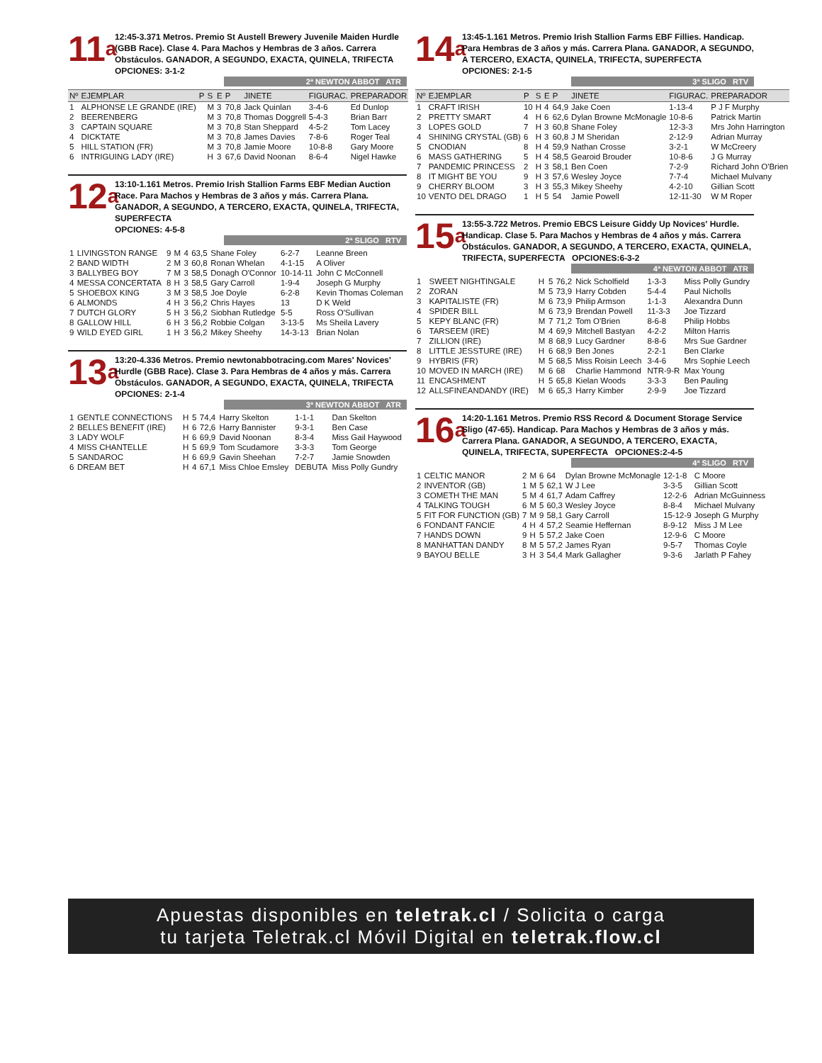11<sup>a</sup>
12:45-3.371 Metros. Premio St Austell Brewery Juvenile Maiden Hurdle (GBB Race). Clase 4. Para Machos y Hembras de 3 años. Carrera Obstáculos. GANADOR, A SEGUNDO, EXACTA, QUINELA, TRIFECTA
OPCIONES: 3-1-2
2ª NEWTON ABBOT ATR
| Nº | EJEMPLAR | P | S | E | P | JINETE | FIGURAC. | PREPARADOR |
| --- | --- | --- | --- | --- | --- | --- | --- | --- |
| 1 | ALPHONSE LE GRANDE (IRE) | | M | 3 | 70,8 | Jack Quinlan | 3-4-6 | Ed Dunlop |
| 2 | BEERENBERG | | M | 3 | 70,8 | Thomas Doggrell | 5-4-3 | Brian Barr |
| 3 | CAPTAIN SQUARE | | M | 3 | 70,8 | Stan Sheppard | 4-5-2 | Tom Lacey |
| 4 | DICKTATE | | M | 3 | 70,8 | James Davies | 7-8-6 | Roger Teal |
| 5 | HILL STATION (FR) | | M | 3 | 70,8 | Jamie Moore | 10-8-8 | Gary Moore |
| 6 | INTRIGUING LADY (IRE) | | H | 3 | 67,6 | David Noonan | 8-6-4 | Nigel Hawke |
12<sup>a</sup>
13:10-1.161 Metros. Premio Irish Stallion Farms EBF Median Auction Race. Para Machos y Hembras de 3 años y más. Carrera Plana. GANADOR, A SEGUNDO, A TERCERO, EXACTA, QUINELA, TRIFECTA, SUPERFECTA
OPCIONES: 4-5-8
2ª SLIGO RTV
| 1 | LIVINGSTON RANGE | 9 | M | 4 | 63,5 | Shane Foley | 6-2-7 | Leanne Breen |
| 2 | BAND WIDTH | 2 | M | 3 | 60,8 | Ronan Whelan | 4-1-15 | A Oliver |
| 3 | BALLYBEG BOY | 7 | M | 3 | 58,5 | Donagh O'Connor | 10-14-11 | John C McConnell |
| 4 | MESSA CONCERTATA | 8 | H | 3 | 58,5 | Gary Carroll | 1-9-4 | Joseph G Murphy |
| 5 | SHOEBOX KING | 3 | M | 3 | 58,5 | Joe Doyle | 6-2-8 | Kevin Thomas Coleman |
| 6 | ALMONDS | 4 | H | 3 | 56,2 | Chris Hayes | 13 | D K Weld |
| 7 | DUTCH GLORY | 5 | H | 3 | 56,2 | Siobhan Rutledge | 5-5 | Ross O'Sullivan |
| 8 | GALLOW HILL | 6 | H | 3 | 56,2 | Robbie Colgan | 3-13-5 | Ms Sheila Lavery |
| 9 | WILD EYED GIRL | 1 | H | 3 | 56,2 | Mikey Sheehy | 14-3-13 | Brian Nolan |
13<sup>a</sup>
13:20-4.336 Metros. Premio newtonabbotracing.com Mares' Novices' Hurdle (GBB Race). Clase 3. Para Hembras de 4 años y más. Carrera Obstáculos. GANADOR, A SEGUNDO, EXACTA, QUINELA, TRIFECTA
OPCIONES: 2-1-4
3ª NEWTON ABBOT ATR
| 1 | GENTLE CONNECTIONS | | H | 5 | 74,4 | Harry Skelton | 1-1-1 | Dan Skelton |
| 2 | BELLES BENEFIT (IRE) | | H | 6 | 72,6 | Harry Bannister | 9-3-1 | Ben Case |
| 3 | LADY WOLF | | H | 6 | 69,9 | David Noonan | 8-3-4 | Miss Gail Haywood |
| 4 | MISS CHANTELLE | | H | 5 | 69,9 | Tom Scudamore | 3-3-3 | Tom George |
| 5 | SANDAROC | | H | 6 | 69,9 | Gavin Sheehan | 7-2-7 | Jamie Snowden |
| 6 | DREAM BET | | H | 4 | 67,1 | Miss Chloe Emsley | DEBUTA | Miss Polly Gundry |
14<sup>a</sup>
13:45-1.161 Metros. Premio Irish Stallion Farms EBF Fillies. Handicap. Para Hembras de 3 años y más. Carrera Plana. GANADOR, A SEGUNDO, A TERCERO, EXACTA, QUINELA, TRIFECTA, SUPERFECTA
OPCIONES: 2-1-5
3ª SLIGO RTV
| Nº | EJEMPLAR | P | S | E | P | JINETE | FIGURAC. | PREPARADOR |
| --- | --- | --- | --- | --- | --- | --- | --- | --- |
| 1 | CRAFT IRISH | 10 | H | 4 | 64,9 | Jake Coen | 1-13-4 | P J F Murphy |
| 2 | PRETTY SMART | 4 | H | 6 | 62,6 | Dylan Browne McMonagle | 10-8-6 | Patrick Martin |
| 3 | LOPES GOLD | 7 | H | 3 | 60,8 | Shane Foley | 12-3-3 | Mrs John Harrington |
| 4 | SHINING CRYSTAL (GB) | 6 | H | 3 | 60,8 | J M Sheridan | 2-12-9 | Adrian Murray |
| 5 | CNODIAN | 8 | H | 4 | 59,9 | Nathan Crosse | 3-2-1 | W McCreery |
| 6 | MASS GATHERING | 5 | H | 4 | 58,5 | Gearoid Brouder | 10-8-6 | J G Murray |
| 7 | PANDEMIC PRINCESS | 2 | H | 3 | 58,1 | Ben Coen | 7-2-9 | Richard John O'Brien |
| 8 | IT MIGHT BE YOU | 9 | H | 3 | 57,6 | Wesley Joyce | 7-7-4 | Michael Mulvany |
| 9 | CHERRY BLOOM | 3 | H | 3 | 55,3 | Mikey Sheehy | 4-2-10 | Gillian Scott |
| 10 | VENTO DEL DRAGO | 1 | H | 5 | 54 | Jamie Powell | 12-11-30 | W M Roper |
15<sup>a</sup>
13:55-3.722 Metros. Premio EBCS Leisure Giddy Up Novices' Hurdle. Handicap. Clase 5. Para Machos y Hembras de 4 años y más. Carrera Obstáculos. GANADOR, A SEGUNDO, A TERCERO, EXACTA, QUINELA, TRIFECTA, SUPERFECTA OPCIONES:6-3-2
4ª NEWTON ABBOT ATR
| 1 | SWEET NIGHTINGALE | | H | 5 | 76,2 | Nick Scholfield | 1-3-3 | Miss Polly Gundry |
| 2 | ZORAN | | M | 5 | 73,9 | Harry Cobden | 5-4-4 | Paul Nicholls |
| 3 | KAPITALISTE (FR) | | M | 6 | 73,9 | Philip Armson | 1-1-3 | Alexandra Dunn |
| 4 | SPIDER BILL | | M | 6 | 73,9 | Brendan Powell | 11-3-3 | Joe Tizzard |
| 5 | KEPY BLANC (FR) | | M | 7 | 71,2 | Tom O'Brien | 8-6-8 | Philip Hobbs |
| 6 | TARSEEM (IRE) | | M | 4 | 69,9 | Mitchell Bastyan | 4-2-2 | Milton Harris |
| 7 | ZILLION (IRE) | | M | 8 | 68,9 | Lucy Gardner | 8-8-6 | Mrs Sue Gardner |
| 8 | LITTLE JESSTURE (IRE) | | H | 6 | 68,9 | Ben Jones | 2-2-1 | Ben Clarke |
| 9 | HYBRIS (FR) | | M | 5 | 68,5 | Miss Roisin Leech | 3-4-6 | Mrs Sophie Leech |
| 10 | MOVED IN MARCH (IRE) | | M | 6 | 68 | Charlie Hammond | NTR-9-R | Max Young |
| 11 | ENCASHMENT | | H | 5 | 65,8 | Kielan Woods | 3-3-3 | Ben Pauling |
| 12 | ALLSFINEANDANDY (IRE) | | M | 6 | 65,3 | Harry Kimber | 2-9-9 | Joe Tizzard |
16<sup>a</sup>
14:20-1.161 Metros. Premio RSS Record & Document Storage Service Sligo (47-65). Handicap. Para Machos y Hembras de 3 años y más. Carrera Plana. GANADOR, A SEGUNDO, A TERCERO, EXACTA, QUINELA, TRIFECTA, SUPERFECTA OPCIONES:2-4-5
4ª SLIGO RTV
| 1 | CELTIC MANOR | 2 | M | 6 | 64 | Dylan Browne McMonagle | 12-1-8 | C Moore |
| 2 | INVENTOR (GB) | 1 | M | 5 | 62,1 | W J Lee | 3-3-5 | Gillian Scott |
| 3 | COMETH THE MAN | 5 | M | 4 | 61,7 | Adam Caffrey | 12-2-6 | Adrian McGuinness |
| 4 | TALKING TOUGH | 6 | M | 5 | 60,3 | Wesley Joyce | 8-8-4 | Michael Mulvany |
| 5 | FIT FOR FUNCTION (GB) | 7 | M | 9 | 58,1 | Gary Carroll | 15-12-9 | Joseph G Murphy |
| 6 | FONDANT FANCIE | 4 | H | 4 | 57,2 | Seamie Heffernan | 8-9-12 | Miss J M Lee |
| 7 | HANDS DOWN | 9 | H | 5 | 57,2 | Jake Coen | 12-9-6 | C Moore |
| 8 | MANHATTAN DANDY | 8 | M | 5 | 57,2 | James Ryan | 9-5-7 | Thomas Coyle |
| 9 | BAYOU BELLE | 3 | H | 3 | 54,4 | Mark Gallagher | 9-3-6 | Jarlath P Fahey |
Apuestas disponibles en teletrak.cl / Solicita o carga
tu tarjeta Teletrak.cl Móvil Digital en teletrak.flow.cl